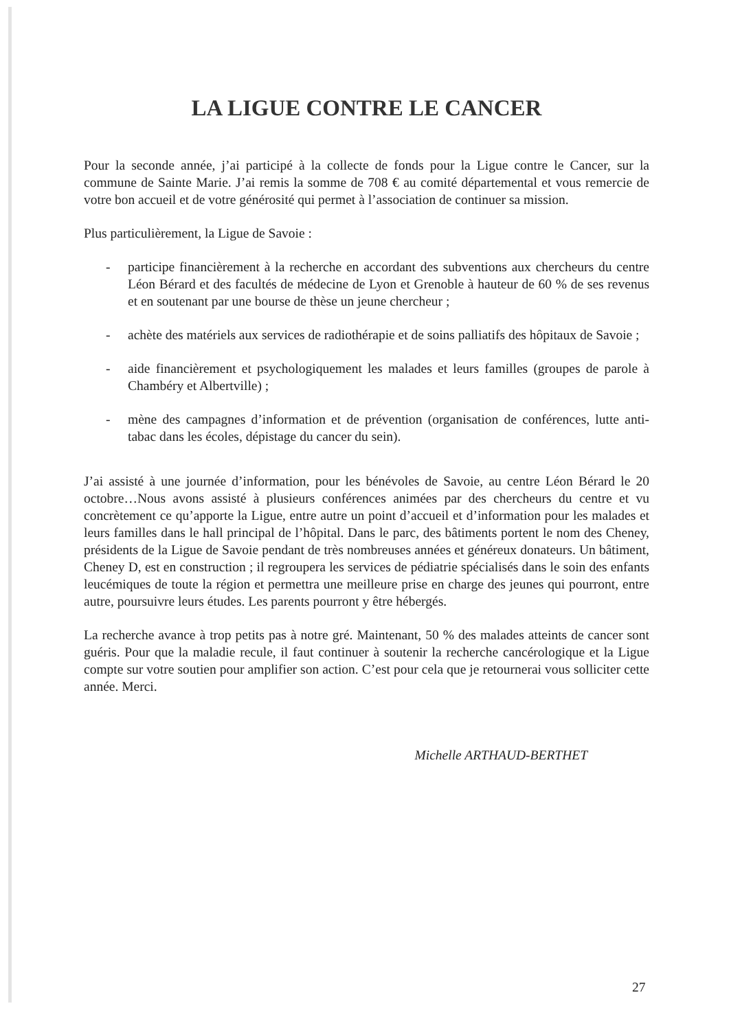LA LIGUE CONTRE LE CANCER
Pour la seconde année, j’ai participé à la collecte de fonds pour la Ligue contre le Cancer, sur la commune de Sainte Marie. J’ai remis la somme de 708 € au comité départemental et vous remercie de votre bon accueil et de votre générosité qui permet à l’association de continuer sa mission.
Plus particulièrement, la Ligue de Savoie :
- participe financièrement à la recherche en accordant des subventions aux chercheurs du centre Léon Bérard et des facultés de médecine de Lyon et Grenoble à hauteur de 60 % de ses revenus et en soutenant par une bourse de thèse un jeune chercheur ;
- achète des matériels aux services de radiothérapie et de soins palliatifs des hôpitaux de Savoie ;
- aide financièrement et psychologiquement les malades et leurs familles (groupes de parole à Chambéry et Albertville) ;
- mène des campagnes d’information et de prévention (organisation de conférences, lutte anti-tabac dans les écoles, dépistage du cancer du sein).
J’ai assisté à une journée d’information, pour les bénévoles de Savoie, au centre Léon Bérard le 20 octobre…Nous avons assisté à plusieurs conférences animées par des chercheurs du centre et vu concrètement ce qu’apporte la Ligue, entre autre un point d’accueil et d’information pour les malades et leurs familles dans le hall principal de l’hôpital. Dans le parc, des bâtiments portent le nom des Cheney, présidents de la Ligue de Savoie pendant de très nombreuses années et généreux donateurs. Un bâtiment, Cheney D, est en construction ; il regroupera les services de pédiatrie spécialisés dans le soin des enfants leucémiques de toute la région et permettra une meilleure prise en charge des jeunes qui pourront, entre autre, poursuivre leurs études. Les parents pourront y être hébergés.
La recherche avance à trop petits pas à notre gré. Maintenant, 50 % des malades atteints de cancer sont guéris. Pour que la maladie recule, il faut continuer à soutenir la recherche cancérologique et la Ligue compte sur votre soutien pour amplifier son action. C’est pour cela que je retournerai vous solliciter cette année. Merci.
Michelle ARTHAUD-BERTHET
27